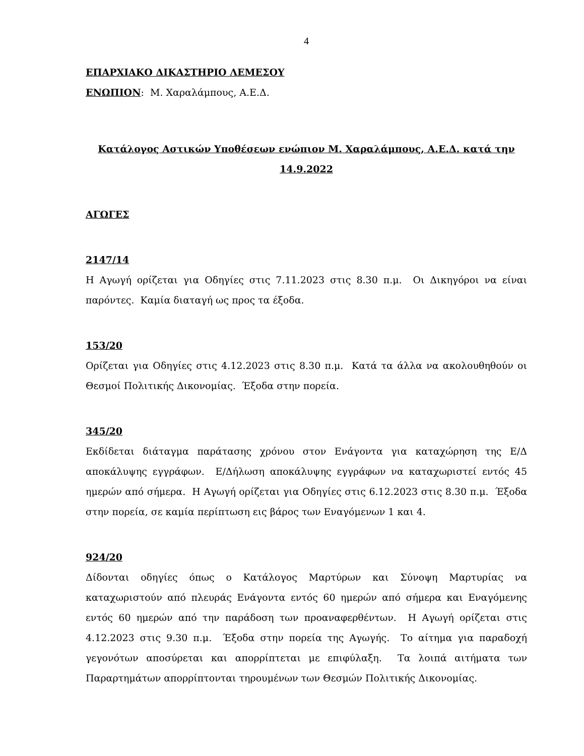4
ΕΠΑΡΧΙΑΚΟ ΔΙΚΑΣΤΗΡΙΟ ΛΕΜΕΣΟΥ
ΕΝΩΠΙΟΝ: Μ. Χαραλάμπους, Α.Ε.Δ.
Κατάλογος Αστικών Υποθέσεων ενώπιον Μ. Χαραλάμπους, Α.Ε.Δ. κατά την 14.9.2022
ΑΓΩΓΕΣ
2147/14
Η Αγωγή ορίζεται για Οδηγίες στις 7.11.2023 στις 8.30 π.μ. Οι Δικηγόροι να είναι παρόντες. Καμία διαταγή ως προς τα έξοδα.
153/20
Ορίζεται για Οδηγίες στις 4.12.2023 στις 8.30 π.μ. Κατά τα άλλα να ακολουθηθούν οι Θεσμοί Πολιτικής Δικονομίας. Έξοδα στην πορεία.
345/20
Εκδίδεται διάταγμα παράτασης χρόνου στον Ενάγοντα για καταχώρηση της Ε/Δ αποκάλυψης εγγράφων. Ε/Δήλωση αποκάλυψης εγγράφων να καταχωριστεί εντός 45 ημερών από σήμερα. Η Αγωγή ορίζεται για Οδηγίες στις 6.12.2023 στις 8.30 π.μ. Έξοδα στην πορεία, σε καμία περίπτωση εις βάρος των Εναγόμενων 1 και 4.
924/20
Δίδονται οδηγίες όπως ο Κατάλογος Μαρτύρων και Σύνοψη Μαρτυρίας να καταχωριστούν από πλευράς Ενάγοντα εντός 60 ημερών από σήμερα και Εναγόμενης εντός 60 ημερών από την παράδοση των προαναφερθέντων. Η Αγωγή ορίζεται στις 4.12.2023 στις 9.30 π.μ. Έξοδα στην πορεία της Αγωγής. Το αίτημα για παραδοχή γεγονότων αποσύρεται και απορρίπτεται με επιφύλαξη. Τα λοιπά αιτήματα των Παραρτημάτων απορρίπτονται τηρουμένων των Θεσμών Πολιτικής Δικονομίας.